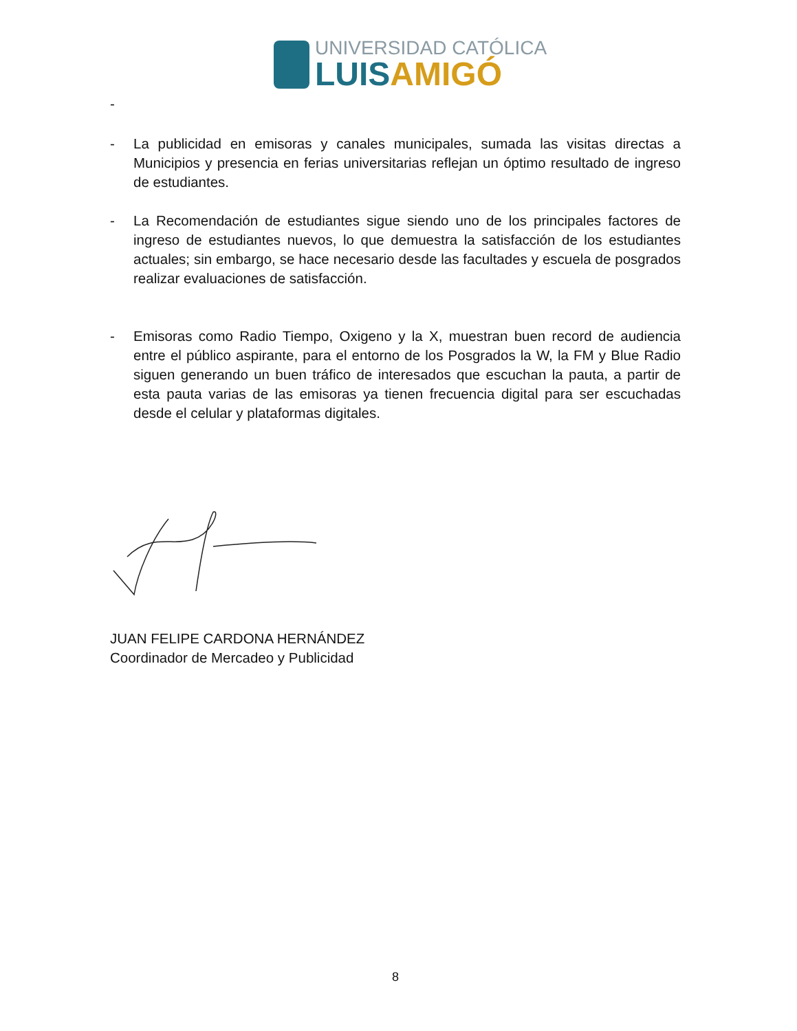UNIVERSIDAD CATÓLICA
LUISAMIGÓ
-
- La publicidad en emisoras y canales municipales, sumada las visitas directas a Municipios y presencia en ferias universitarias reflejan un óptimo resultado de ingreso de estudiantes.
- La Recomendación de estudiantes sigue siendo uno de los principales factores de ingreso de estudiantes nuevos, lo que demuestra la satisfacción de los estudiantes actuales; sin embargo, se hace necesario desde las facultades y escuela de posgrados realizar evaluaciones de satisfacción.
- Emisoras como Radio Tiempo, Oxigeno y la X, muestran buen record de audiencia entre el público aspirante, para el entorno de los Posgrados la W, la FM y Blue Radio siguen generando un buen tráfico de interesados que escuchan la pauta, a partir de esta pauta varias de las emisoras ya tienen frecuencia digital para ser escuchadas desde el celular y plataformas digitales.
JUAN FELIPE CARDONA HERNÁNDEZ
Coordinador de Mercadeo y Publicidad
8